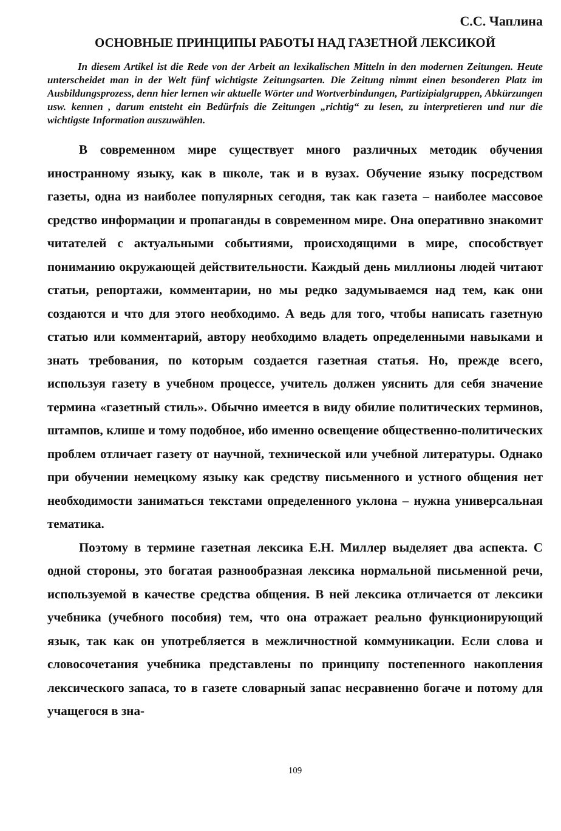С.С. Чаплина
ОСНОВНЫЕ ПРИНЦИПЫ РАБОТЫ НАД ГАЗЕТНОЙ ЛЕКСИКОЙ
In diesem Artikel ist die Rede von der Arbeit an lexikalischen Mitteln in den modernen Zeitungen. Heute unterscheidet man in der Welt fünf wichtigste Zeitungsarten. Die Zeitung nimmt einen besonderen Platz im Ausbildungsprozess, denn hier lernen wir aktuelle Wörter und Wortverbindungen, Partizipialgruppen, Abkürzungen usw. kennen , darum entsteht ein Bedürfnis die Zeitungen „richtig“ zu lesen, zu interpretieren und nur die wichtigste Information auszuwählen.
В современном мире существует много различных методик обучения иностранному языку, как в школе, так и в вузах. Обучение языку посредством газеты, одна из наиболее популярных сегодня, так как газета – наиболее массовое средство информации и пропаганды в современном мире. Она оперативно знакомит читателей с актуальными событиями, происходящими в мире, способствует пониманию окружающей действительности. Каждый день миллионы людей читают статьи, репортажи, комментарии, но мы редко задумываемся над тем, как они создаются и что для этого необходимо. А ведь для того, чтобы написать газетную статью или комментарий, автору необходимо владеть определенными навыками и знать требования, по которым создается газетная статья. Но, прежде всего, используя газету в учебном процессе, учитель должен уяснить для себя значение термина «газетный стиль». Обычно имеется в виду обилие политических терминов, штампов, клише и тому подобное, ибо именно освещение общественно-политических проблем отличает газету от научной, технической или учебной литературы. Однако при обучении немецкому языку как средству письменного и устного общения нет необходимости заниматься текстами определенного уклона – нужна универсальная тематика.
Поэтому в термине газетная лексика Е.Н. Миллер выделяет два аспекта. С одной стороны, это богатая разнообразная лексика нормальной письменной речи, используемой в качестве средства общения. В ней лексика отличается от лексики учебника (учебного пособия) тем, что она отражает реально функционирующий язык, так как он употребляется в межличностной коммуникации. Если слова и словосочетания учебника представлены по принципу постепенного накопления лексического запаса, то в газете словарный запас несравненно богаче и потому для учащегося в зна-
109